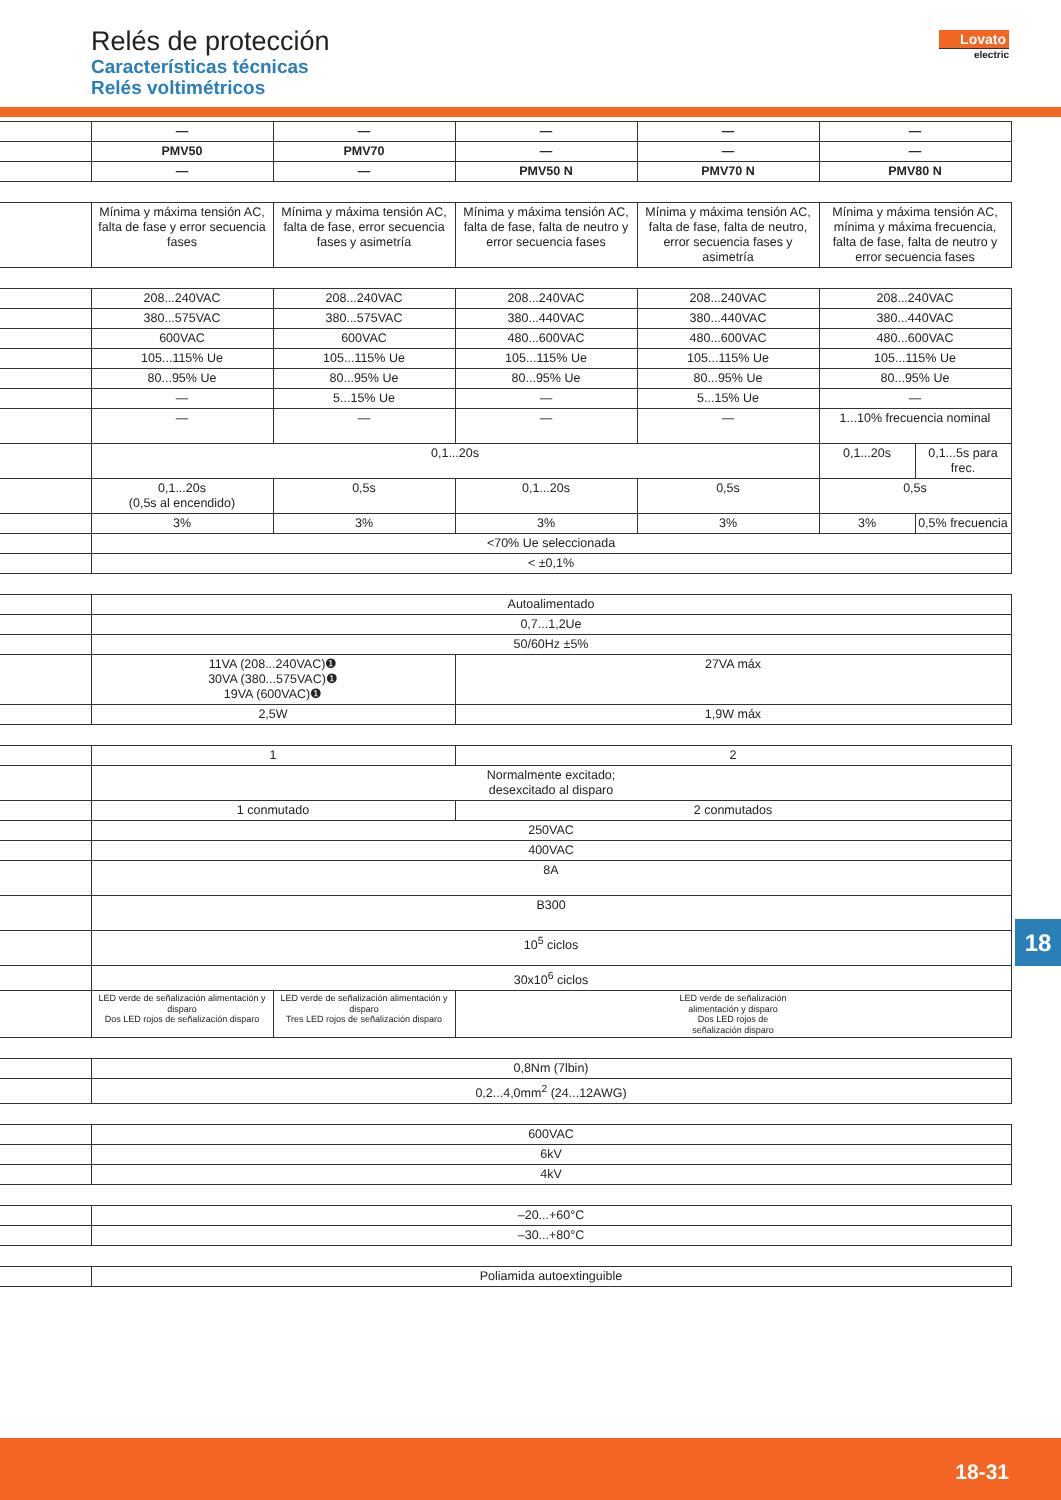Relés de protección
Características técnicas
Relés voltimétricos
Lovato
electric
| | — | — | — | — | — |
| --- | --- | --- | --- | --- | --- |
| | PMV50 | PMV70 | — | — | — |
| | — | — | PMV50 N | PMV70 N | PMV80 N |
| | Mínima y máxima tensión AC, falta de fase y error secuencia fases | Mínima y máxima tensión AC, falta de fase, error secuencia fases y asimetría | Mínima y máxima tensión AC, falta de fase, falta de neutro y error secuencia fases | Mínima y máxima tensión AC, falta de fase, falta de neutro, error secuencia fases y asimetría | Mínima y máxima tensión AC, mínima y máxima frecuencia, falta de fase, falta de neutro y error secuencia fases |
| | 208...240VAC | 208...240VAC | 208...240VAC | 208...240VAC | 208...240VAC | |
| | 380...575VAC | 380...575VAC | 380...440VAC | 380...440VAC | 380...440VAC | |
| | 600VAC | 600VAC | 480...600VAC | 480...600VAC | 480...600VAC | |
| | 105...115% Ue | 105...115% Ue | 105...115% Ue | 105...115% Ue | 105...115% Ue | |
| | 80...95% Ue | 80...95% Ue | 80...95% Ue | 80...95% Ue | 80...95% Ue | |
| | — | 5...15% Ue | — | 5...15% Ue | — | |
| | — | — | — | — | 1...10% frecuencia nominal | |
| | 0,1...20s | | | | 0,1...20s | 0,1...5s para frec. |
| | 0,1...20s (0,5s al encendido) | 0,5s | 0,1...20s | 0,5s | 0,5s | |
| | 3% | 3% | 3% | 3% | 3% | 0,5% frecuencia |
| | <70% Ue seleccionada | | | | | |
| | < ±0,1% | | | | | |
| | Autoalimentado | |
| | 0,7...1,2Ue | |
| | 50/60Hz ±5% | |
| | 11VA (208...240VAC)❶ 30VA (380...575VAC)❶ 19VA (600VAC)❶ | 27VA máx |
| | 2,5W | 1,9W máx |
| | 1 | | 2 |
| | Normalmente excitado; desexcitado al disparo | | |
| | 1 conmutado | | 2 conmutados |
| | 250VAC | | |
| | 400VAC | | |
| | 8A | | |
| | B300 | | |
| | 10<sup>5</sup> ciclos | | |
| | 30x10<sup>6</sup> ciclos | | |
| | LED verde de señalización alimentación y disparo Dos LED rojos de señalización disparo | LED verde de señalización alimentación y disparo Tres LED rojos de señalización disparo | LED verde de señalización alimentación y disparo Dos LED rojos de señalización disparo |
| | 0,8Nm (7lbin) |
| | 0,2...4,0mm<sup>2</sup> (24...12AWG) |
| | 600VAC |
| | 6kV |
| | 4kV |
| | –20...+60°C |
| | –30...+80°C |
| | Poliamida autoextinguible |
18
18-31